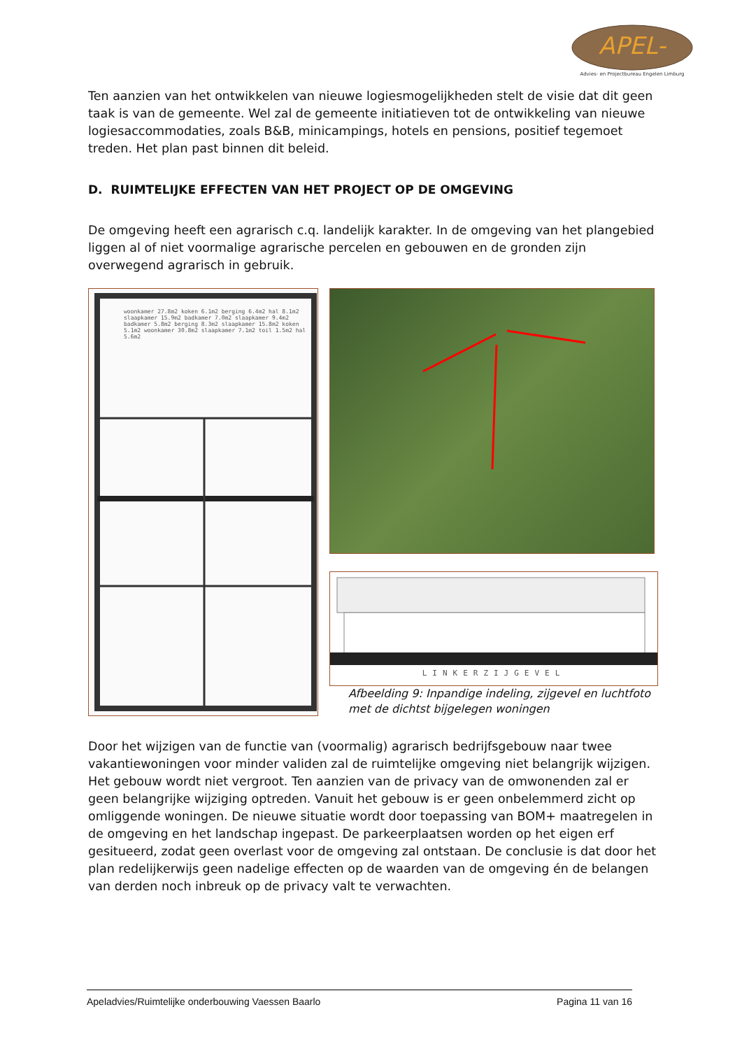APEL-
Advies- en Projectbureau Engelen Limburg
Ten aanzien van het ontwikkelen van nieuwe logiesmogelijkheden stelt de visie dat dit geen taak is van de gemeente. Wel zal de gemeente initiatieven tot de ontwikkeling van nieuwe logiesaccommodaties, zoals B&B, minicampings, hotels en pensions, positief tegemoet treden. Het plan past binnen dit beleid.
D. RUIMTELIJKE EFFECTEN VAN HET PROJECT OP DE OMGEVING
De omgeving heeft een agrarisch c.q. landelijk karakter. In de omgeving van het plangebied liggen al of niet voormalige agrarische percelen en gebouwen en de gronden zijn overwegend agrarisch in gebruik.
woonkamer 27.8m2 koken 6.1m2 berging 6.4m2 hal 8.1m2 slaapkamer 15.9m2 badkamer 7.0m2 slaapkamer 9.4m2 badkamer 5.8m2 berging 8.3m2 slaapkamer 15.8m2 koken 5.1m2 woonkamer 30.8m2 slaapkamer 7.1m2 toil 1.5m2 hal 5.6m2
LINKERZIJGEVEL
Afbeelding 9: Inpandige indeling, zijgevel en luchtfoto met de dichtst bijgelegen woningen
Door het wijzigen van de functie van (voormalig) agrarisch bedrijfsgebouw naar twee vakantiewoningen voor minder validen zal de ruimtelijke omgeving niet belangrijk wijzigen. Het gebouw wordt niet vergroot. Ten aanzien van de privacy van de omwonenden zal er geen belangrijke wijziging optreden. Vanuit het gebouw is er geen onbelemmerd zicht op omliggende woningen. De nieuwe situatie wordt door toepassing van BOM+ maatregelen in de omgeving en het landschap ingepast. De parkeerplaatsen worden op het eigen erf gesitueerd, zodat geen overlast voor de omgeving zal ontstaan. De conclusie is dat door het plan redelijkerwijs geen nadelige effecten op de waarden van de omgeving én de belangen van derden noch inbreuk op de privacy valt te verwachten.
Apeladvies/Ruimtelijke onderbouwing Vaessen Baarlo Pagina 11 van 16